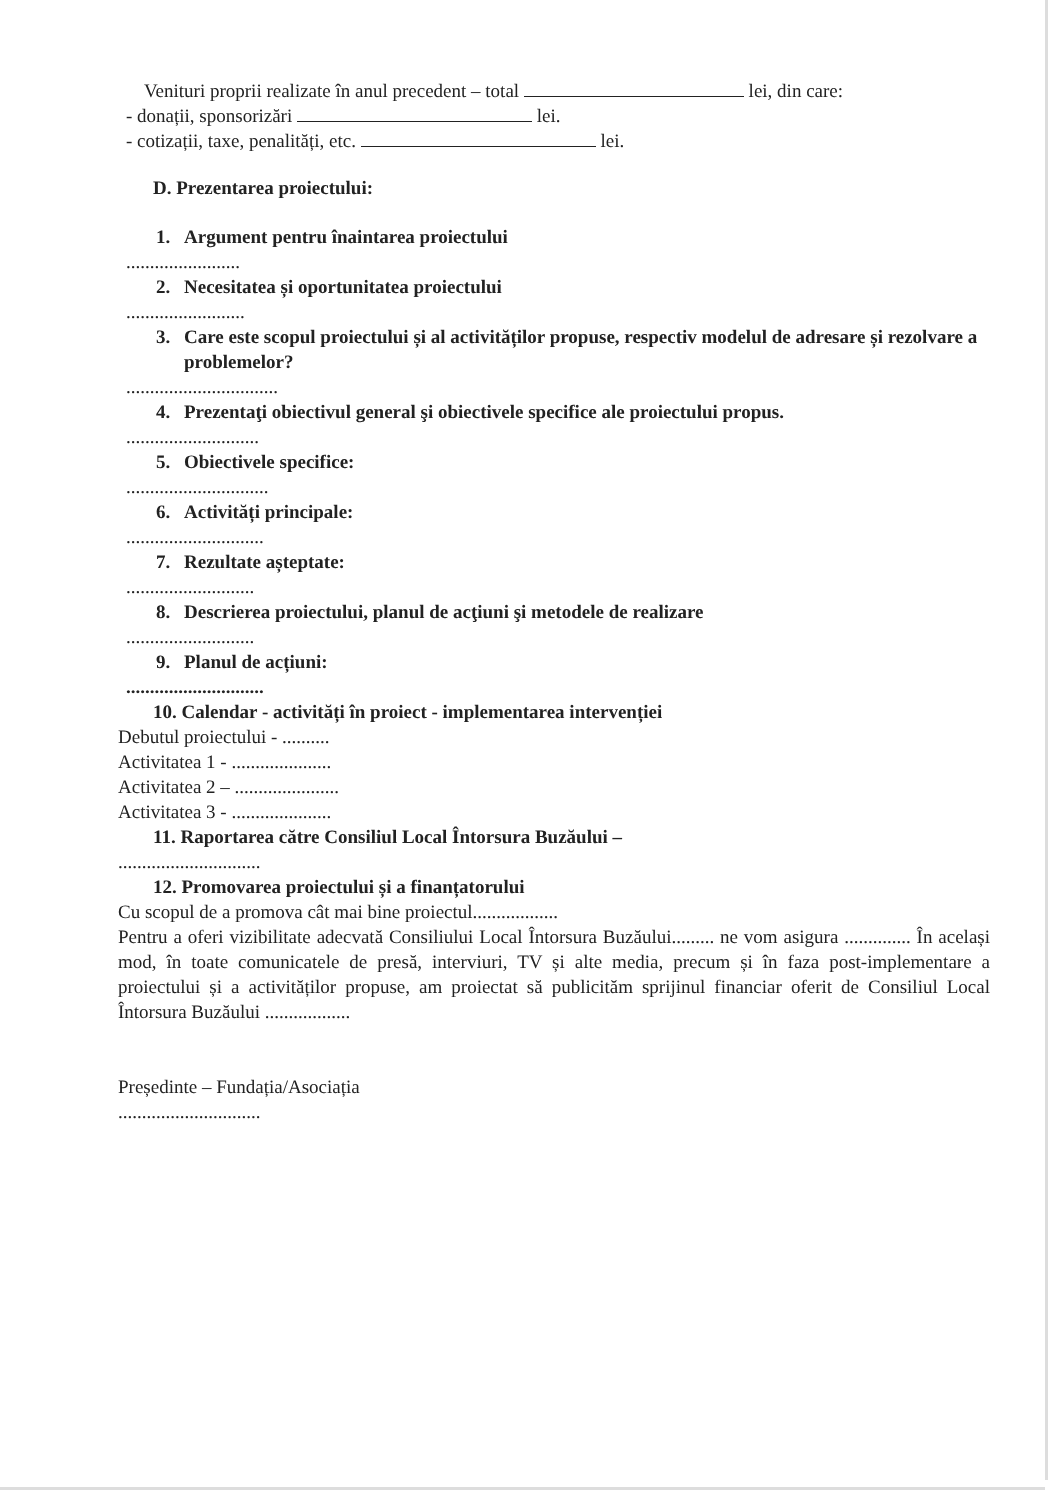Venituri proprii realizate în anul precedent – total lei, din care:
- donații, sponsorizări lei.
- cotizații, taxe, penalități, etc. lei.
D. Prezentarea proiectului:
1. Argument pentru înaintarea proiectului
........................
2. Necesitatea și oportunitatea proiectului
.........................
3. Care este scopul proiectului și al activităților propuse, respectiv modelul de adresare și rezolvare a problemelor?
................................
4. Prezentaţi obiectivul general şi obiectivele specifice ale proiectului propus.
............................
5. Obiectivele specifice:
..............................
6. Activități principale:
.............................
7. Rezultate așteptate:
...........................
8. Descrierea proiectului, planul de acţiuni şi metodele de realizare
...........................
9. Planul de acțiuni:
.............................
10. Calendar - activități în proiect - implementarea intervenției
Debutul proiectului - ..........
Activitatea 1 - .....................
Activitatea 2 – ......................
Activitatea 3 - .....................
11. Raportarea către Consiliul Local Întorsura Buzăului –
..............................
12. Promovarea proiectului și a finanțatorului
Cu scopul de a promova cât mai bine proiectul..................
Pentru a oferi vizibilitate adecvată Consiliului Local Întorsura Buzăului......... ne vom asigura .............. În același mod, în toate comunicatele de presă, interviuri, TV și alte media, precum și în faza post-implementare a proiectului și a activităților propuse, am proiectat să publicităm sprijinul financiar oferit de Consiliul Local Întorsura Buzăului ..................
Președinte – Fundația/Asociația
..............................